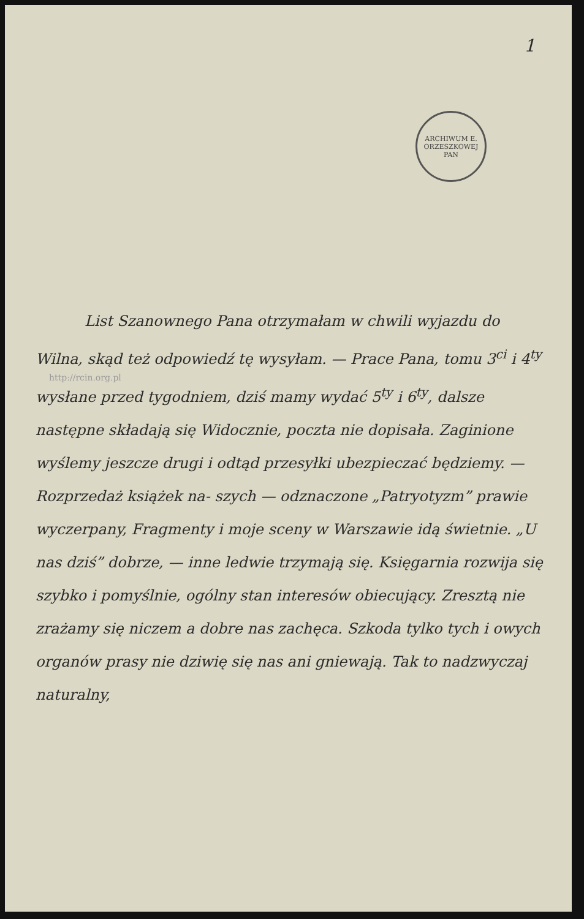1
ARCHIWUM E. ORZESZKOWEJ
PAN
http://rcin.org.pl
List Szanownego Pana otrzymałam w chwili wyjazdu do Wilna, skąd też odpowiedź tę wysyłam. — Prace Pana, tomu 3<sup>ci</sup> i 4<sup>ty</sup> wysłane przed tygodniem, dziś mamy wydać 5<sup>ty</sup> i 6<sup>ty</sup>, dalsze następne składają się Widocznie, poczta nie dopisała. Zaginione wyślemy jeszcze drugi i odtąd przesyłki ubezpieczać będziemy. — Rozprzedaż książek na- szych — odznaczone „Patryotyzm” prawie wyczerpany, Fragmenty i moje sceny w Warszawie idą świetnie. „U nas dziś” dobrze, — inne ledwie trzymają się. Księgarnia rozwija się szybko i pomyślnie, ogólny stan interesów obiecujący. Zresztą nie zrażamy się niczem a dobre nas zachęca. Szkoda tylko tych i owych organów prasy nie dziwię się nas ani gniewają. Tak to nadzwyczaj naturalny,